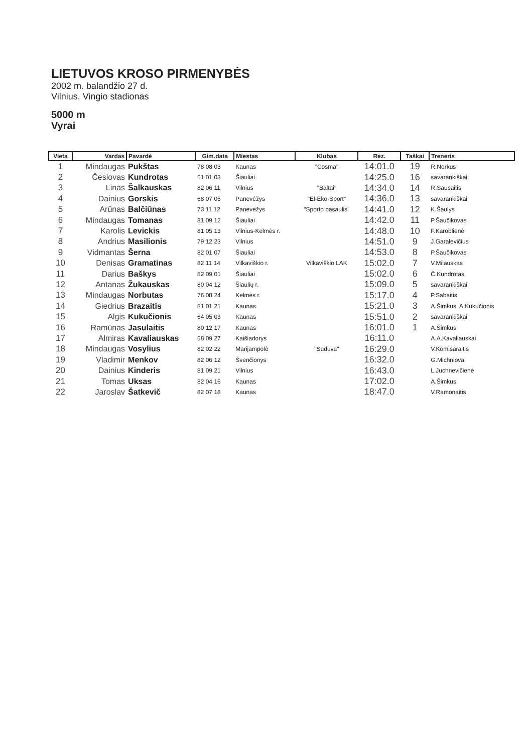LIETUVOS KROSO PIRMENYBĖS
2002 m. balandžio 27 d.
Vilnius, Vingio stadionas
5000 m
Vyrai
| Vieta | Vardas | Pavardė | Gim.data | Miestas | Klubas | Rez. | Taškai | Treneris |
| --- | --- | --- | --- | --- | --- | --- | --- | --- |
| 1 | Mindaugas | Pukštas | 78 08 03 | Kaunas | "Cosma" | 14:01.0 | 19 | R.Norkus |
| 2 | Česlovas | Kundrotas | 61 01 03 | Šiauliai | | 14:25.0 | 16 | savarankiškai |
| 3 | Linas | Šalkauskas | 82 06 11 | Vilnius | "Baltai" | 14:34.0 | 14 | R.Sausaitis |
| 4 | Dainius | Gorskis | 68 07 05 | Panevėžys | "El-Eko-Sport" | 14:36.0 | 13 | savarankiškai |
| 5 | Arūnas | Balčiūnas | 73 11 12 | Panevėžys | "Sporto pasaulis" | 14:41.0 | 12 | K.Šaulys |
| 6 | Mindaugas | Tomanas | 81 09 12 | Šiauliai | | 14:42.0 | 11 | P.Šaučikovas |
| 7 | Karolis | Levickis | 81 05 13 | Vilnius-Kelmės r. | | 14:48.0 | 10 | F.Karoblienė |
| 8 | Andrius | Masilionis | 79 12 23 | Vilnius | | 14:51.0 | 9 | J.Garalevičius |
| 9 | Vidmantas | Šerna | 82 01 07 | Šiauliai | | 14:53.0 | 8 | P.Šaučikovas |
| 10 | Denisas | Gramatinas | 82 11 14 | Vilkaviškio r. | Vilkaviškio LAK | 15:02.0 | 7 | V.Milauskas |
| 11 | Darius | Baškys | 82 09 01 | Šiauliai | | 15:02.0 | 6 | Č.Kundrotas |
| 12 | Antanas | Žukauskas | 80 04 12 | Šiaulių r. | | 15:09.0 | 5 | savarankiškai |
| 13 | Mindaugas | Norbutas | 76 08 24 | Kelmės r. | | 15:17.0 | 4 | P.Sabaitis |
| 14 | Giedrius | Brazaitis | 81 01 21 | Kaunas | | 15:21.0 | 3 | A.Šimkus, A.Kukučionis |
| 15 | Algis | Kukučionis | 64 05 03 | Kaunas | | 15:51.0 | 2 | savarankiškai |
| 16 | Ramūnas | Jasulaitis | 80 12 17 | Kaunas | | 16:01.0 | 1 | A.Šimkus |
| 17 | Almiras | Kavaliauskas | 58 09 27 | Kaišiadorys | | 16:11.0 | | A.A.Kavaliauskai |
| 18 | Mindaugas | Vosylius | 82 02 22 | Marijampolė | "Sūduva" | 16:29.0 | | V.Komisaraitis |
| 19 | Vladimir | Menkov | 82 06 12 | Švenčionys | | 16:32.0 | | G.Michniova |
| 20 | Dainius | Kinderis | 81 09 21 | Vilnius | | 16:43.0 | | L.Juchnevičienė |
| 21 | Tomas | Uksas | 82 04 16 | Kaunas | | 17:02.0 | | A.Šimkus |
| 22 | Jaroslav | Šatkevič | 82 07 18 | Kaunas | | 18:47.0 | | V.Ramonaitis |